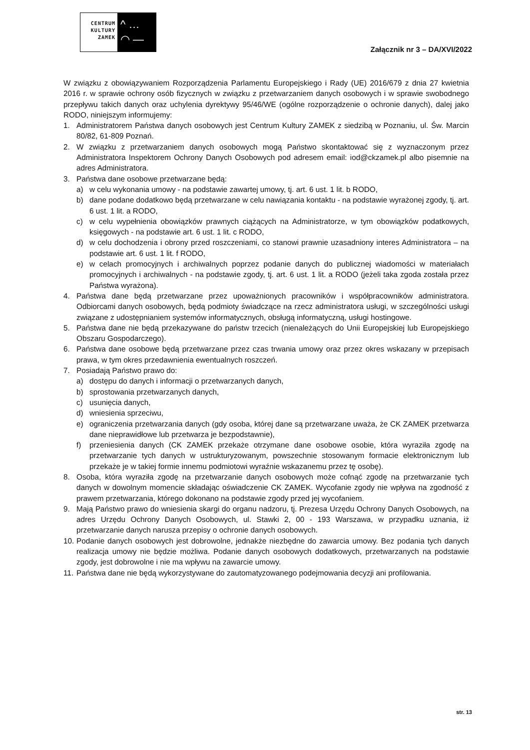CENTRUM
KULTURY
ZAMEK
^ …
◠ —
Załącznik nr 3 – DA/XVI/2022
W związku z obowiązywaniem Rozporządzenia Parlamentu Europejskiego i Rady (UE) 2016/679 z dnia 27 kwietnia 2016 r. w sprawie ochrony osób fizycznych w związku z przetwarzaniem danych osobowych i w sprawie swobodnego przepływu takich danych oraz uchylenia dyrektywy 95/46/WE (ogólne rozporządzenie o ochronie danych), dalej jako RODO, niniejszym informujemy:
1. Administratorem Państwa danych osobowych jest Centrum Kultury ZAMEK z siedzibą w Poznaniu, ul. Św. Marcin 80/82, 61-809 Poznań.
2. W związku z przetwarzaniem danych osobowych mogą Państwo skontaktować się z wyznaczonym przez Administratora Inspektorem Ochrony Danych Osobowych pod adresem email: iod@ckzamek.pl albo pisemnie na adres Administratora.
3. Państwa dane osobowe przetwarzane będą:
a) w celu wykonania umowy - na podstawie zawartej umowy, tj. art. 6 ust. 1 lit. b RODO,
b) dane podane dodatkowo będą przetwarzane w celu nawiązania kontaktu - na podstawie wyrażonej zgody, tj. art. 6 ust. 1 lit. a RODO,
c) w celu wypełnienia obowiązków prawnych ciążących na Administratorze, w tym obowiązków podatkowych, księgowych - na podstawie art. 6 ust. 1 lit. c RODO,
d) w celu dochodzenia i obrony przed roszczeniami, co stanowi prawnie uzasadniony interes Administratora – na podstawie art. 6 ust. 1 lit. f RODO,
e) w celach promocyjnych i archiwalnych poprzez podanie danych do publicznej wiadomości w materiałach promocyjnych i archiwalnych - na podstawie zgody, tj. art. 6 ust. 1 lit. a RODO (jeżeli taka zgoda została przez Państwa wyrażona).
4. Państwa dane będą przetwarzane przez upoważnionych pracowników i współpracowników administratora. Odbiorcami danych osobowych, będą podmioty świadczące na rzecz administratora usługi, w szczególności usługi związane z udostępnianiem systemów informatycznych, obsługą informatyczną, usługi hostingowe.
5. Państwa dane nie będą przekazywane do państw trzecich (nienależących do Unii Europejskiej lub Europejskiego Obszaru Gospodarczego).
6. Państwa dane osobowe będą przetwarzane przez czas trwania umowy oraz przez okres wskazany w przepisach prawa, w tym okres przedawnienia ewentualnych roszczeń.
7. Posiadają Państwo prawo do:
a) dostępu do danych i informacji o przetwarzanych danych,
b) sprostowania przetwarzanych danych,
c) usunięcia danych,
d) wniesienia sprzeciwu,
e) ograniczenia przetwarzania danych (gdy osoba, której dane są przetwarzane uważa, że CK ZAMEK przetwarza dane nieprawidłowe lub przetwarza je bezpodstawnie),
f) przeniesienia danych (CK ZAMEK przekaże otrzymane dane osobowe osobie, która wyraziła zgodę na przetwarzanie tych danych w ustrukturyzowanym, powszechnie stosowanym formacie elektronicznym lub przekaże je w takiej formie innemu podmiotowi wyraźnie wskazanemu przez tę osobę).
8. Osoba, która wyraziła zgodę na przetwarzanie danych osobowych może cofnąć zgodę na przetwarzanie tych danych w dowolnym momencie składając oświadczenie CK ZAMEK. Wycofanie zgody nie wpływa na zgodność z prawem przetwarzania, którego dokonano na podstawie zgody przed jej wycofaniem.
9. Mają Państwo prawo do wniesienia skargi do organu nadzoru, tj. Prezesa Urzędu Ochrony Danych Osobowych, na adres Urzędu Ochrony Danych Osobowych, ul. Stawki 2, 00 - 193 Warszawa, w przypadku uznania, iż przetwarzanie danych narusza przepisy o ochronie danych osobowych.
10. Podanie danych osobowych jest dobrowolne, jednakże niezbędne do zawarcia umowy. Bez podania tych danych realizacja umowy nie będzie możliwa. Podanie danych osobowych dodatkowych, przetwarzanych na podstawie zgody, jest dobrowolne i nie ma wpływu na zawarcie umowy.
11. Państwa dane nie będą wykorzystywane do zautomatyzowanego podejmowania decyzji ani profilowania.
str. 13